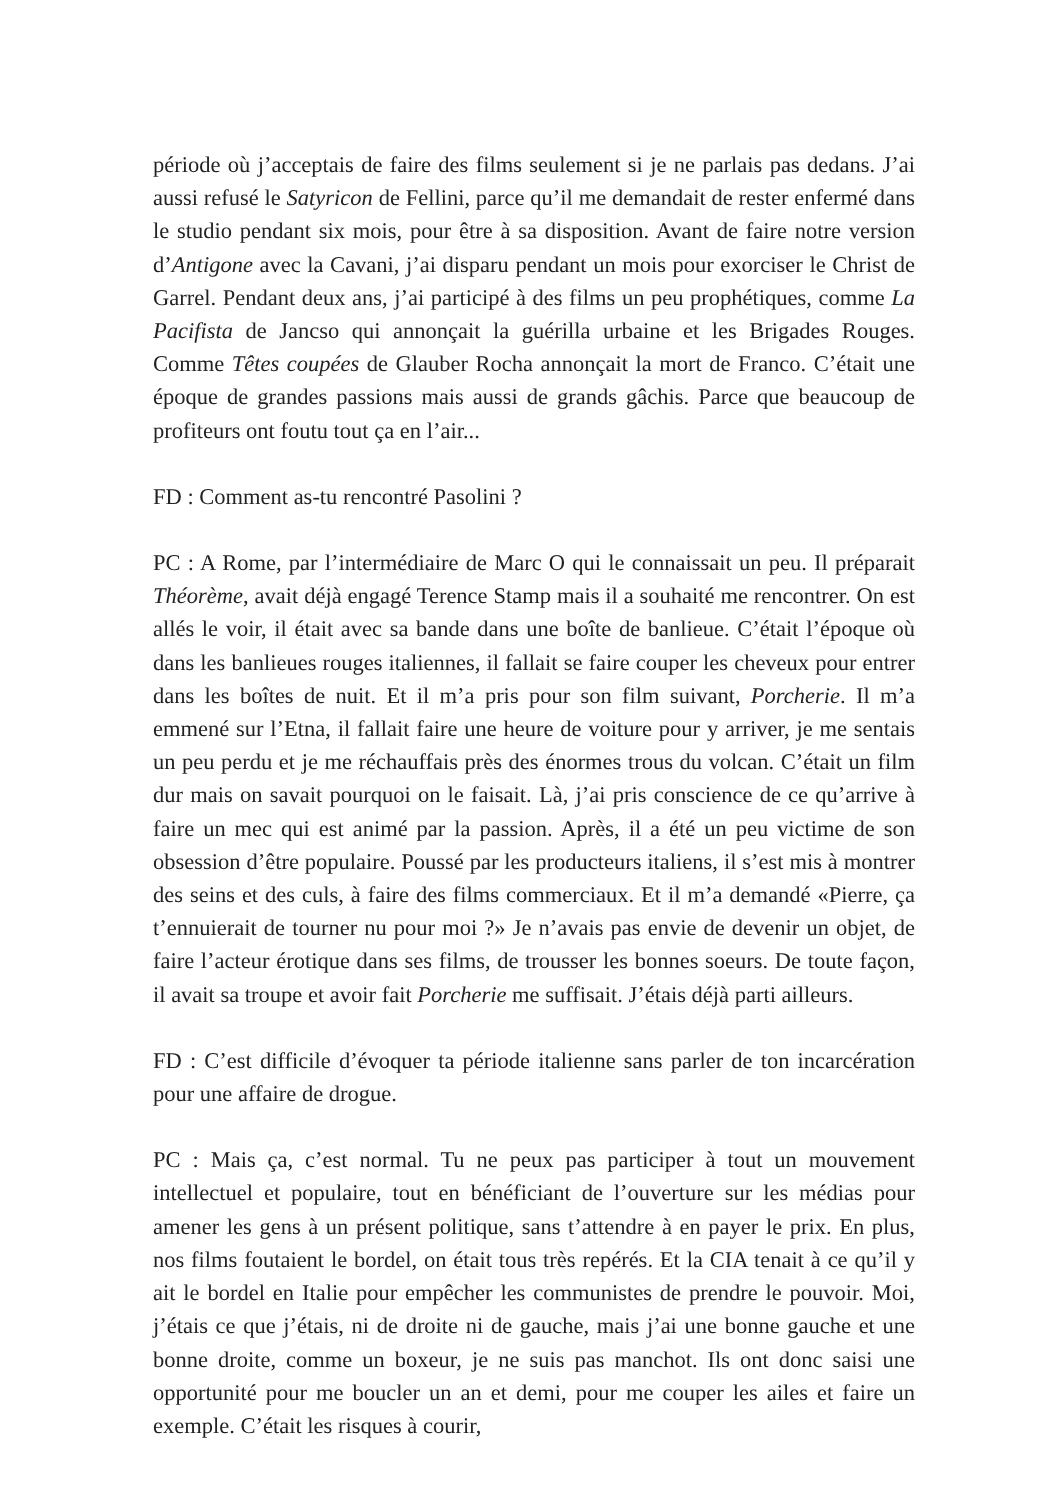période où j’acceptais de faire des films seulement si je ne parlais pas dedans. J’ai aussi refusé le Satyricon de Fellini, parce qu’il me demandait de rester enfermé dans le studio pendant six mois, pour être à sa disposition. Avant de faire notre version d’Antigone avec la Cavani, j’ai disparu pendant un mois pour exorciser le Christ de Garrel. Pendant deux ans, j’ai participé à des films un peu prophétiques, comme La Pacifista de Jancso qui annonçait la guérilla urbaine et les Brigades Rouges. Comme Têtes coupées de Glauber Rocha annonçait la mort de Franco. C’était une époque de grandes passions mais aussi de grands gâchis. Parce que beaucoup de profiteurs ont foutu tout ça en l’air...
FD : Comment as-tu rencontré Pasolini ?
PC : A Rome, par l’intermédiaire de Marc O qui le connaissait un peu. Il préparait Théorème, avait déjà engagé Terence Stamp mais il a souhaité me rencontrer. On est allés le voir, il était avec sa bande dans une boîte de banlieue. C’était l’époque où dans les banlieues rouges italiennes, il fallait se faire couper les cheveux pour entrer dans les boîtes de nuit. Et il m’a pris pour son film suivant, Porcherie. Il m’a emmené sur l’Etna, il fallait faire une heure de voiture pour y arriver, je me sentais un peu perdu et je me réchauffais près des énormes trous du volcan. C’était un film dur mais on savait pourquoi on le faisait. Là, j’ai pris conscience de ce qu’arrive à faire un mec qui est animé par la passion. Après, il a été un peu victime de son obsession d’être populaire. Poussé par les producteurs italiens, il s’est mis à montrer des seins et des culs, à faire des films commerciaux. Et il m’a demandé «Pierre, ça t’ennuierait de tourner nu pour moi ?» Je n’avais pas envie de devenir un objet, de faire l’acteur érotique dans ses films, de trousser les bonnes soeurs. De toute façon, il avait sa troupe et avoir fait Porcherie me suffisait. J’étais déjà parti ailleurs.
FD : C’est difficile d’évoquer ta période italienne sans parler de ton incarcération pour une affaire de drogue.
PC : Mais ça, c’est normal. Tu ne peux pas participer à tout un mouvement intellectuel et populaire, tout en bénéficiant de l’ouverture sur les médias pour amener les gens à un présent politique, sans t’attendre à en payer le prix. En plus, nos films foutaient le bordel, on était tous très repérés. Et la CIA tenait à ce qu’il y ait le bordel en Italie pour empêcher les communistes de prendre le pouvoir. Moi, j’étais ce que j’étais, ni de droite ni de gauche, mais j’ai une bonne gauche et une bonne droite, comme un boxeur, je ne suis pas manchot. Ils ont donc saisi une opportunité pour me boucler un an et demi, pour me couper les ailes et faire un exemple. C’était les risques à courir,